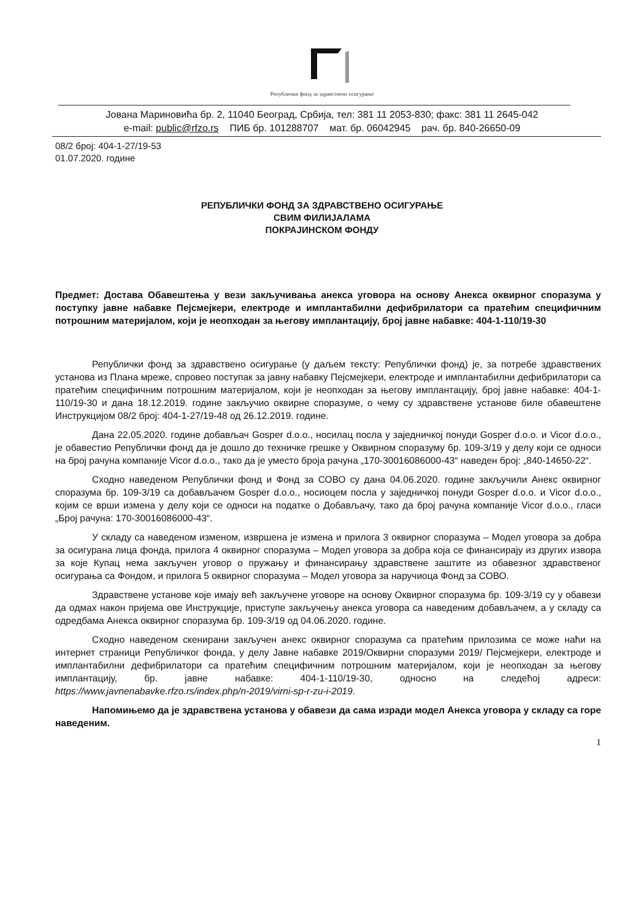Републички фонд за здравствено осигурање
Јована Мариновића бр. 2, 11040 Београд, Србија, тел: 381 11 2053-830; факс: 381 11 2645-042
e-mail: public@rfzo.rs ПИБ бр. 101288707 мат. бр. 06042945 рач. бр. 840-26650-09
08/2 број: 404-1-27/19-53
01.07.2020. године
РЕПУБЛИЧКИ ФОНД ЗА ЗДРАВСТВЕНО ОСИГУРАЊЕ
СВИМ ФИЛИЈАЛАМА
ПОКРАЈИНСКОМ ФОНДУ
Предмет: Достава Обавештења у вези закључивања анекса уговора на основу Анекса оквирног споразума у поступку јавне набавке Пејсмејкери, електроде и имплантабилни дефибрилатори са пратећим специфичним потрошним материјалом, који је неопходан за његову имплантацију, број јавне набавке: 404-1-110/19-30
Републички фонд за здравствено осигурање (у даљем тексту: Републички фонд) је, за потребе здравствених установа из Плана мреже, спровео поступак за јавну набавку Пејсмејкери, електроде и имплантабилни дефибрилатори са пратећим специфичним потрошним материјалом, који је неопходан за његову имплантацију, број јавне набавке: 404-1-110/19-30 и дана 18.12.2019. године закључио оквирне споразуме, о чему су здравствене установе биле обавештене Инструкцијом 08/2 број: 404-1-27/19-48 од 26.12.2019. године.
Дана 22.05.2020. године добављач Gosper d.o.o., носилац посла у заједничкој понуди Gosper d.o.o. и Vicor d.o.o., је обавестио Републички фонд да је дошло до техничке грешке у Оквирном споразуму бр. 109-3/19 у делу који се односи на број рачуна компаније Vicor d.o.o., тако да је уместо броја рачуна „170-30016086000-43“ наведен број: „840-14650-22“.
Сходно наведеном Републички фонд и Фонд за СОВО су дана 04.06.2020. године закључили Анекс оквирног споразума бр. 109-3/19 са добављачем Gosper d.o.o., носиоцем посла у заједничкој понуди Gosper d.o.o. и Vicor d.o.o., којим се врши измена у делу који се односи на податке о Добављачу, тако да број рачуна компаније Vicor d.o.o., гласи „Број рачуна: 170-30016086000-43“.
У складу са наведеном изменом, извршена је измена и прилога 3 оквирног споразума – Модел уговора за добра за осигурана лица фонда, прилога 4 оквирног споразума – Модел уговора за добра која се финансирају из других извора за које Купац нема закључен уговор о пружању и финансирању здравствене заштите из обавезног здравственог осигурања са Фондом, и прилога 5 оквирног споразума – Модел уговора за наручиоца Фонд за СОВО.
Здравствене установе које имају већ закључене уговоре на основу Оквирног споразума бр. 109-3/19 су у обавези да одмах након пријема ове Инструкције, приступе закључењу анекса уговора са наведеним добављачем, а у складу са одредбама Анекса оквирног споразума бр. 109-3/19 од 04.06.2020. године.
Сходно наведеном скенирани закључен анекс оквирног споразума са пратећим прилозима се може наћи на интернет страници Републичког фонда, у делу Јавне набавке 2019/Оквирни споразуми 2019/ Пејсмејкери, електроде и имплантабилни дефибрилатори са пратећим специфичним потрошним материјалом, који је неопходан за његову имплантацију, бр. јавне набавке: 404-1-110/19-30, односно на следећој адреси: https://www.javnenabavke.rfzo.rs/index.php/n-2019/virni-sp-r-zu-i-2019.
Напомињемо да је здравствена установа у обавези да сама изради модел Анекса уговора у складу са горе наведеним.
1